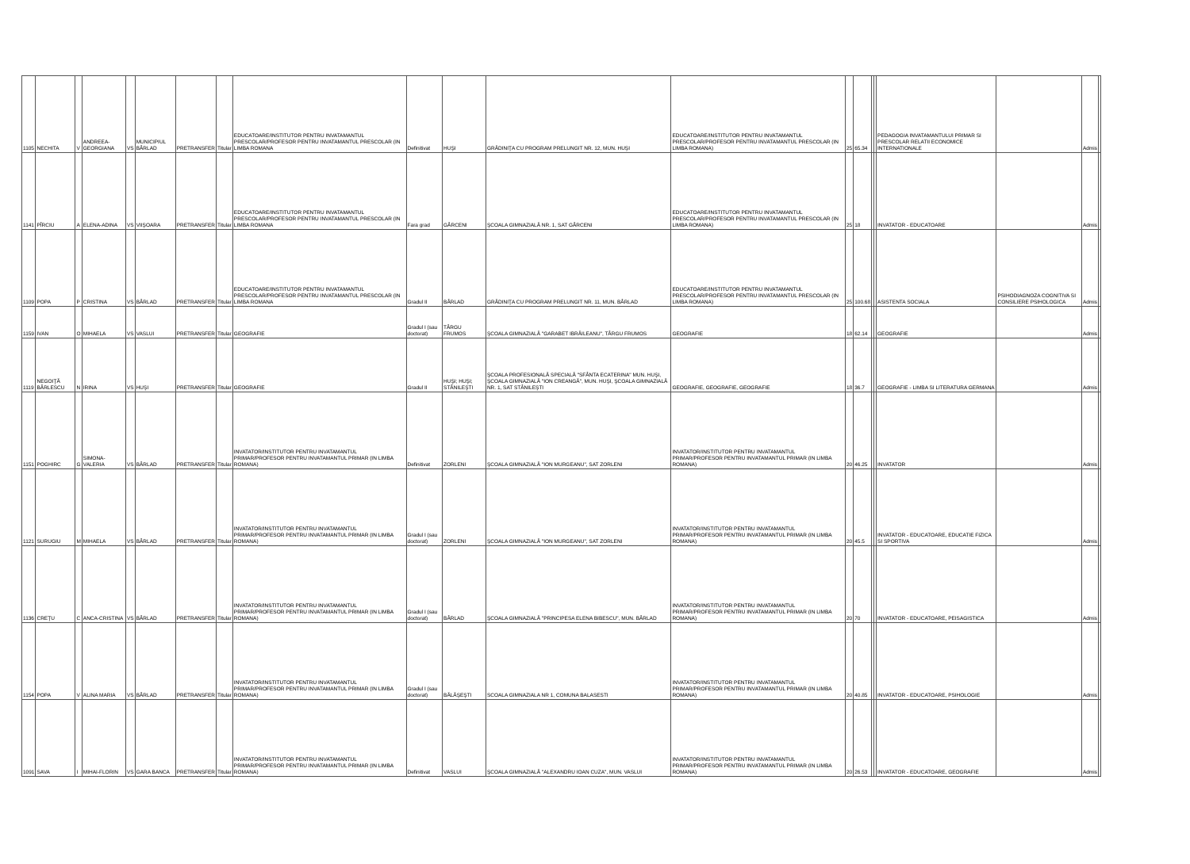| 1105 | NECHITA | V | ANDREEA-GEORGIANA | VS | MUNICIPIUL BÂRLAD | PRETRANSFER | Titular | EDUCATOARE/INSTITUTOR PENTRU INVATAMANTUL PRESCOLAR/PROFESOR PENTRU INVATAMANTUL PRESCOLAR (IN LIMBA ROMANA | Definitivat | HUŞI | GRĂDINIŢA CU PROGRAM PRELUNGIT NR. 12, MUN. HUŞI | EDUCATOARE/INSTITUTOR PENTRU INVATAMANTUL PRESCOLAR/PROFESOR PENTRU INVATAMANTUL PRESCOLAR (IN LIMBA ROMANA) | 25 | 65.34 | | | PEDAGOGIA INVATAMANTULUI PRIMAR SI PRESCOLAR RELATII ECONOMICE INTERNATIONALE | | Admis | |
| 1141 | PÎRCIU | A | ELENA-ADINA | VS | VIIŞOARA | PRETRANSFER | Titular | EDUCATOARE/INSTITUTOR PENTRU INVATAMANTUL PRESCOLAR/PROFESOR PENTRU INVATAMANTUL PRESCOLAR (IN LIMBA ROMANA | Fara grad | GÂRCENI | ŞCOALA GIMNAZIALĂ NR. 1, SAT GÂRCENI | EDUCATOARE/INSTITUTOR PENTRU INVATAMANTUL PRESCOLAR/PROFESOR PENTRU INVATAMANTUL PRESCOLAR (IN LIMBA ROMANA) | 25 | 18 | | | INVATATOR - EDUCATOARE | | Admis | |
| 1109 | POPA | P | CRISTINA | VS | BÂRLAD | PRETRANSFER | Titular | EDUCATOARE/INSTITUTOR PENTRU INVATAMANTUL PRESCOLAR/PROFESOR PENTRU INVATAMANTUL PRESCOLAR (IN LIMBA ROMANA | Gradul II | BÂRLAD | GRĂDINIŢA CU PROGRAM PRELUNGIT NR. 11, MUN. BÂRLAD | EDUCATOARE/INSTITUTOR PENTRU INVATAMANTUL PRESCOLAR/PROFESOR PENTRU INVATAMANTUL PRESCOLAR (IN LIMBA ROMANA) | 25 | 100.68 | | | ASISTENTA SOCIALA | PSIHODIAGNOZA COGNITIVA SI CONSILIERE PSIHOLOGICA | Admis | |
| 1159 | IVAN | O | MIHAELA | VS | VASLUI | PRETRANSFER | Titular | GEOGRAFIE | Gradul I (sau doctorat) | TÂRGU FRUMOS | ŞCOALA GIMNAZIALĂ "GARABET IBRĂILEANU", TÂRGU FRUMOS | GEOGRAFIE | 18 | 62.14 | | | GEOGRAFIE | | Admis | |
| 1119 | NEGOIŢĂ BÂRLESCU | N | IRINA | VS | HUŞI | PRETRANSFER | Titular | GEOGRAFIE | Gradul II | HUŞI; HUŞI; STÂNILEŞTI | ŞCOALA PROFESIONALĂ SPECIALĂ "SFÂNTA ECATERINA" MUN. HUŞI, ŞCOALA GIMNAZIALĂ "ION CREANGĂ", MUN. HUŞI, ŞCOALA GIMNAZIALĂ NR. 1, SAT STÂNILEŞTI | GEOGRAFIE, GEOGRAFIE, GEOGRAFIE | 18 | 36.7 | | | GEOGRAFIE - LIMBA SI LITERATURA GERMANA | | Admis | |
| 1151 | POGHIRC | G | SIMONA-VALERIA | VS | BÂRLAD | PRETRANSFER | Titular | INVATATOR/INSTITUTOR PENTRU INVATAMANTUL PRIMAR/PROFESOR PENTRU INVATAMANTUL PRIMAR (IN LIMBA ROMANA) | Definitivat | ZORLENI | ŞCOALA GIMNAZIALĂ "ION MURGEANU", SAT ZORLENI | INVATATOR/INSTITUTOR PENTRU INVATAMANTUL PRIMAR/PROFESOR PENTRU INVATAMANTUL PRIMAR (IN LIMBA ROMANA) | 20 | 46.25 | | | INVATATOR | | Admis | |
| 1121 | SURUGIU | M | MIHAELA | VS | BÂRLAD | PRETRANSFER | Titular | INVATATOR/INSTITUTOR PENTRU INVATAMANTUL PRIMAR/PROFESOR PENTRU INVATAMANTUL PRIMAR (IN LIMBA ROMANA) | Gradul I (sau doctorat) | ZORLENI | ŞCOALA GIMNAZIALĂ "ION MURGEANU", SAT ZORLENI | INVATATOR/INSTITUTOR PENTRU INVATAMANTUL PRIMAR/PROFESOR PENTRU INVATAMANTUL PRIMAR (IN LIMBA ROMANA) | 20 | 45.5 | | | INVATATOR - EDUCATOARE, EDUCATIE FIZICA SI SPORTIVA | | Admis | |
| 1136 | CREŢU | C | ANCA-CRISTINA | VS | BÂRLAD | PRETRANSFER | Titular | INVATATOR/INSTITUTOR PENTRU INVATAMANTUL PRIMAR/PROFESOR PENTRU INVATAMANTUL PRIMAR (IN LIMBA ROMANA) | Gradul I (sau doctorat) | BÂRLAD | ŞCOALA GIMNAZIALĂ "PRINCIPESA ELENA BIBESCU", MUN. BÂRLAD | INVATATOR/INSTITUTOR PENTRU INVATAMANTUL PRIMAR/PROFESOR PENTRU INVATAMANTUL PRIMAR (IN LIMBA ROMANA) | 20 | 70 | | | INVATATOR - EDUCATOARE, PEISAGISTICA | | Admis | |
| 1154 | POPA | V | ALINA MARIA | VS | BÂRLAD | PRETRANSFER | Titular | INVATATOR/INSTITUTOR PENTRU INVATAMANTUL PRIMAR/PROFESOR PENTRU INVATAMANTUL PRIMAR (IN LIMBA ROMANA) | Gradul I (sau doctorat) | BĂLĂŞEŞTI | SCOALA GIMNAZIALA NR 1, COMUNA BALASESTI | INVATATOR/INSTITUTOR PENTRU INVATAMANTUL PRIMAR/PROFESOR PENTRU INVATAMANTUL PRIMAR (IN LIMBA ROMANA) | 20 | 40.85 | | | INVATATOR - EDUCATOARE, PSIHOLOGIE | | Admis | |
| 1091 | SAVA | I | MIHAI-FLORIN | VS | GARA BANCA | PRETRANSFER | Titular | INVATATOR/INSTITUTOR PENTRU INVATAMANTUL PRIMAR/PROFESOR PENTRU INVATAMANTUL PRIMAR (IN LIMBA ROMANA) | Definitivat | VASLUI | ŞCOALA GIMNAZIALĂ "ALEXANDRU IOAN CUZA", MUN. VASLUI | INVATATOR/INSTITUTOR PENTRU INVATAMANTUL PRIMAR/PROFESOR PENTRU INVATAMANTUL PRIMAR (IN LIMBA ROMANA) | 20 | 26.53 | | | INVATATOR - EDUCATOARE, GEOGRAFIE | | Admis | |